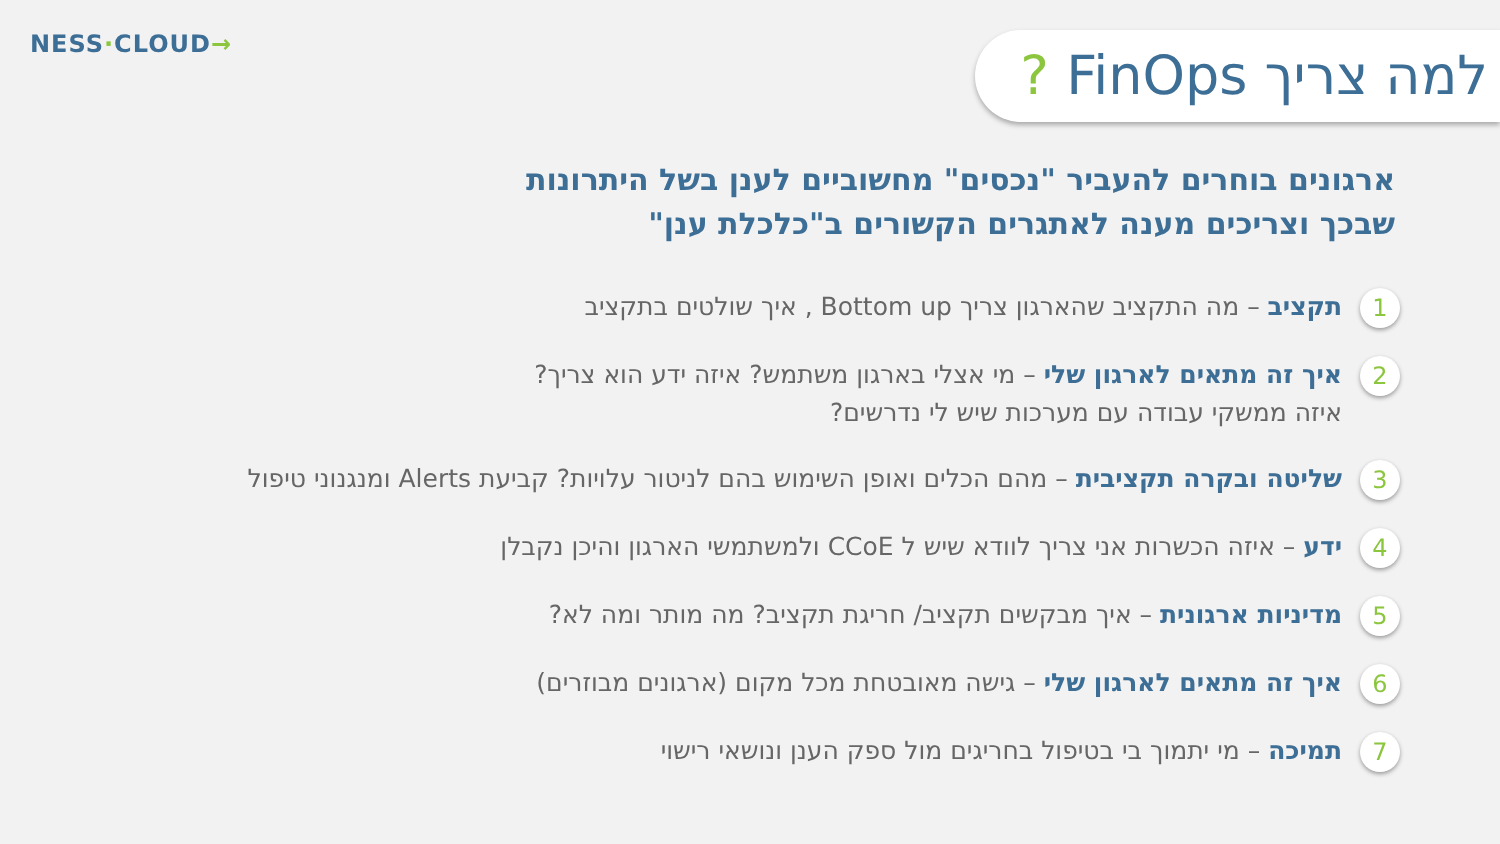NESS·CLOUD→
למה צריך FinOps ?
ארגונים בוחרים להעביר "נכסים" מחשוביים לענן בשל היתרונות שבכך וצריכים מענה לאתגרים הקשורים ב"כלכלת ענן"
1
תקציב – מה התקציב שהארגון צריך Bottom up , איך שולטים בתקציב
2
איך זה מתאים לארגון שלי – מי אצלי בארגון משתמש? איזה ידע הוא צריך?
איזה ממשקי עבודה עם מערכות שיש לי נדרשים?
3
שליטה ובקרה תקציבית – מהם הכלים ואופן השימוש בהם לניטור עלויות? קביעת Alerts ומנגנוני טיפול
4
ידע – איזה הכשרות אני צריך לוודא שיש ל CCoE ולמשתמשי הארגון והיכן נקבלן
5
מדיניות ארגונית – איך מבקשים תקציב/ חריגת תקציב? מה מותר ומה לא?
6
איך זה מתאים לארגון שלי – גישה מאובטחת מכל מקום (ארגונים מבוזרים)
7
תמיכה – מי יתמוך בי בטיפול בחריגים מול ספק הענן ונושאי רישוי